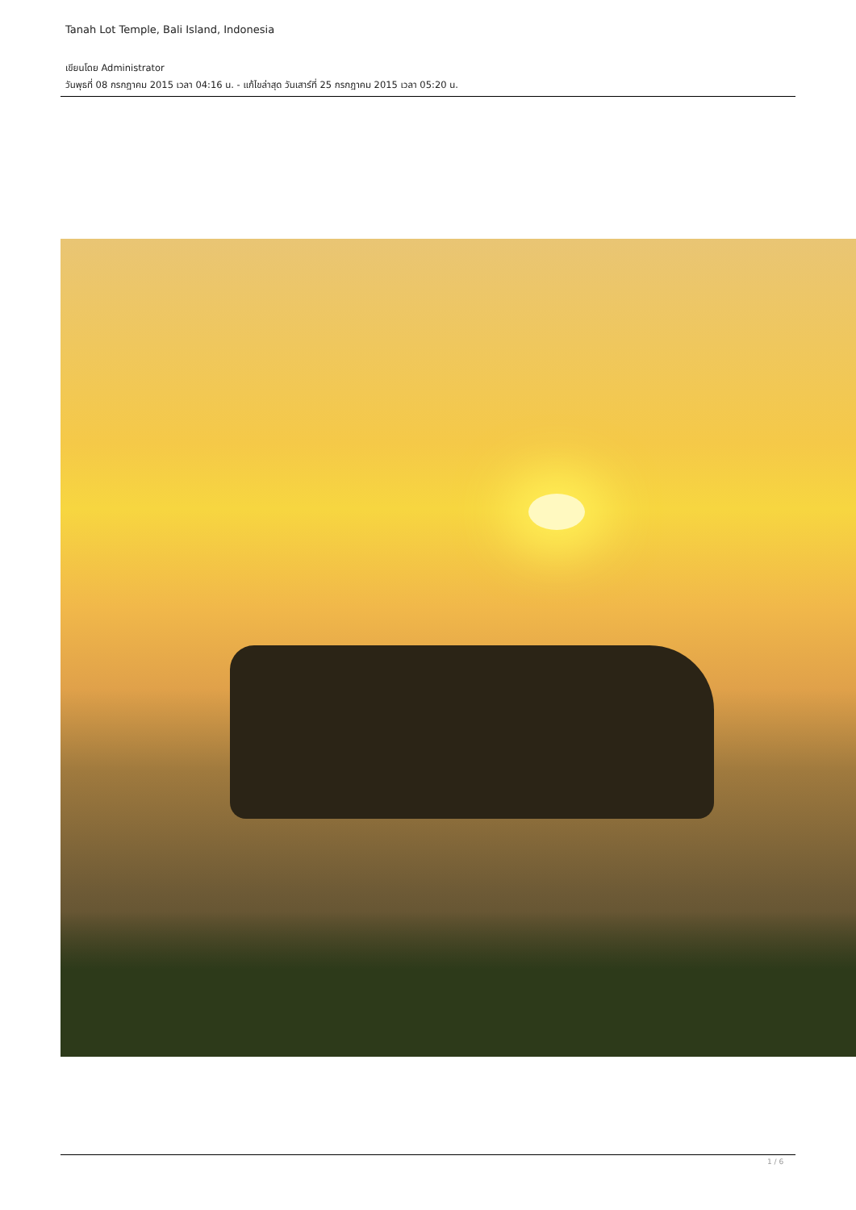Tanah Lot Temple, Bali Island, Indonesia
เขียนโดย Administrator
วันพุธที่ 08 กรกฎาคม 2015 เวลา 04:16 น. - แก้ไขล่าสุด วันเสาร์ที่ 25 กรกฎาคม 2015 เวลา 05:20 น.
1 / 6